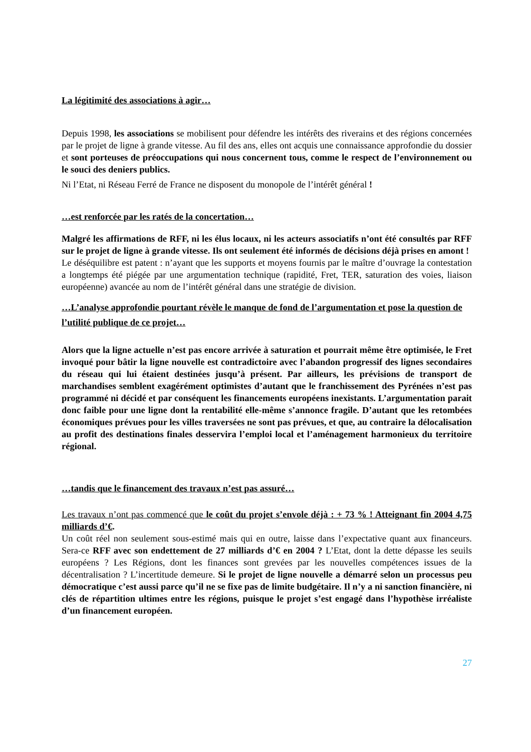La légitimité des associations à agir…
Depuis 1998, les associations se mobilisent pour défendre les intérêts des riverains et des régions concernées par le projet de ligne à grande vitesse. Au fil des ans, elles ont acquis une connaissance approfondie du dossier et sont porteuses de préoccupations qui nous concernent tous, comme le respect de l’environnement ou le souci des deniers publics.
Ni l’Etat, ni Réseau Ferré de France ne disposent du monopole de l’intérêt général !
…est renforcée par les ratés de la concertation…
Malgré les affirmations de RFF, ni les élus locaux, ni les acteurs associatifs n’ont été consultés par RFF sur le projet de ligne à grande vitesse. Ils ont seulement été informés de décisions déjà prises en amont !
Le déséquilibre est patent : n’ayant que les supports et moyens fournis par le maître d’ouvrage la contestation a longtemps été piégée par une argumentation technique (rapidité, Fret, TER, saturation des voies, liaison européenne) avancée au nom de l’intérêt général dans une stratégie de division.
…L’analyse approfondie pourtant révèle le manque de fond de l’argumentation et pose la question de l’utilité publique de ce projet…
Alors que la ligne actuelle n’est pas encore arrivée à saturation et pourrait même être optimisée, le Fret invoqué pour bâtir la ligne nouvelle est contradictoire avec l’abandon progressif des lignes secondaires du réseau qui lui étaient destinées jusqu’à présent. Par ailleurs, les prévisions de transport de marchandises semblent exagérément optimistes d’autant que le franchissement des Pyrénées n’est pas programmé ni décidé et par conséquent les financements européens inexistants. L’argumentation parait donc faible pour une ligne dont la rentabilité elle-même s’annonce fragile. D’autant que les retombées économiques prévues pour les villes traversées ne sont pas prévues, et que, au contraire la délocalisation au profit des destinations finales desservira l’emploi local et l’aménagement harmonieux du territoire régional.
…tandis que le financement des travaux n’est pas assuré…
Les travaux n’ont pas commencé que le coût du projet s’envole déjà : + 73 % ! Atteignant fin 2004 4,75 milliards d’€.
Un coût réel non seulement sous-estimé mais qui en outre, laisse dans l’expectative quant aux financeurs. Sera-ce RFF avec son endettement de 27 milliards d’€ en 2004 ? L’Etat, dont la dette dépasse les seuils européens ? Les Régions, dont les finances sont grevées par les nouvelles compétences issues de la décentralisation ? L’incertitude demeure. Si le projet de ligne nouvelle a démarré selon un processus peu démocratique c’est aussi parce qu’il ne se fixe pas de limite budgétaire. Il n’y a ni sanction financière, ni clés de répartition ultimes entre les régions, puisque le projet s’est engagé dans l’hypothèse irréaliste d’un financement européen.
27